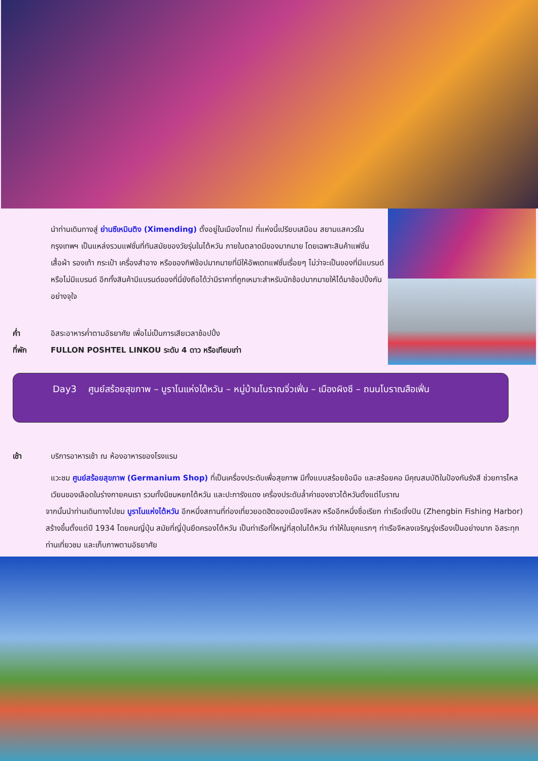นำท่านเดินทางสู่ ย่านซีเหมินติง (Ximending) ตั้งอยู่ในเมืองไทเป ที่แห่งนี้เปรียบเสมือน สยามแสควร์ในกรุงเทพฯ เป็นแหล่งรวมแฟชั่นที่ทันสมัยของวัยรุ่นในไต้หวัน ภายในตลาดมีของมากมาย โดยเฉพาะสินค้าแฟชั่น เสื้อผ้า รองเท้า กระเป๋า เครื่องสำอาง หรือของกิฟช้อปมากมายที่มีให้อัพเดทแฟชั่นเรื่อยๆ ไม่ว่าจะเป็นของที่มีแบรนด์ หรือไม่มีแบรนด์ อีกทั้งสินค้ามีแบรนด์ของที่นี่ยังถือได้ว่ามีราคาที่ถูกเหมาะสำหรับนักช้อปมากมายให้ได้มาช้อปปิ้งกันอย่างจุใจ
ค่ำ อิสระอาหารค่ำตามอัธยาศัย เพื่อไม่เป็นการเสียเวลาช้อปปิ้ง
ที่พัก FULLON POSHTEL LINKOU ระดับ 4 ดาว หรือเทียบเท่า
Day3 ศูนย์สร้อยสุขภาพ – บูราโนแห่งไต้หวัน – หมู่บ้านโบราณจิ่วเฟิ่น – เมืองผิงซี – ถนนโบราณสือเฟิ่น
เช้า บริการอาหารเช้า ณ ห้องอาหารของโรงแรม
แวะชม ศูนย์สร้อยสุขภาพ (Germanium Shop) ที่เป็นเครื่องประดับเพื่อสุขภาพ มีทั้งแบบสร้อยข้อมือ และสร้อยคอ มีคุณสมบัติในป้องกันรังสี ช่วยการไหลเวียนของเลือดในร่างกายคนเรา รวมทั้งมีชมหยกไต้หวัน และปะการังแดง เครื่องประดับล้ำค่าของชาวไต้หวันตั้งแต่โบราณ
จากนั้นนำท่านเดินทางไปชม บูราโนแห่งไต้หวัน อีกหนึ่งสถานที่ท่องเที่ยวยอดฮิตของเมืองจีหลง หรืออีกหนึ่งชื่อเรียก ท่าเรือเจิ้งปิน (Zhengbin Fishing Harbor) สร้างขึ้นตั้งแต่ปี 1934 โดยคนญี่ปุ่น สมัยที่ญี่ปุ่นยึดครองไต้หวัน เป็นท่าเรือที่ใหญ่ที่สุดในไต้หวัน ทำให้ในยุคแรกๆ ท่าเรือจีหลงเจริญรุ่งเรืองเป็นอย่างมาก อิสระทุกท่านเที่ยวชม และเก็บภาพตามอัธยาศัย